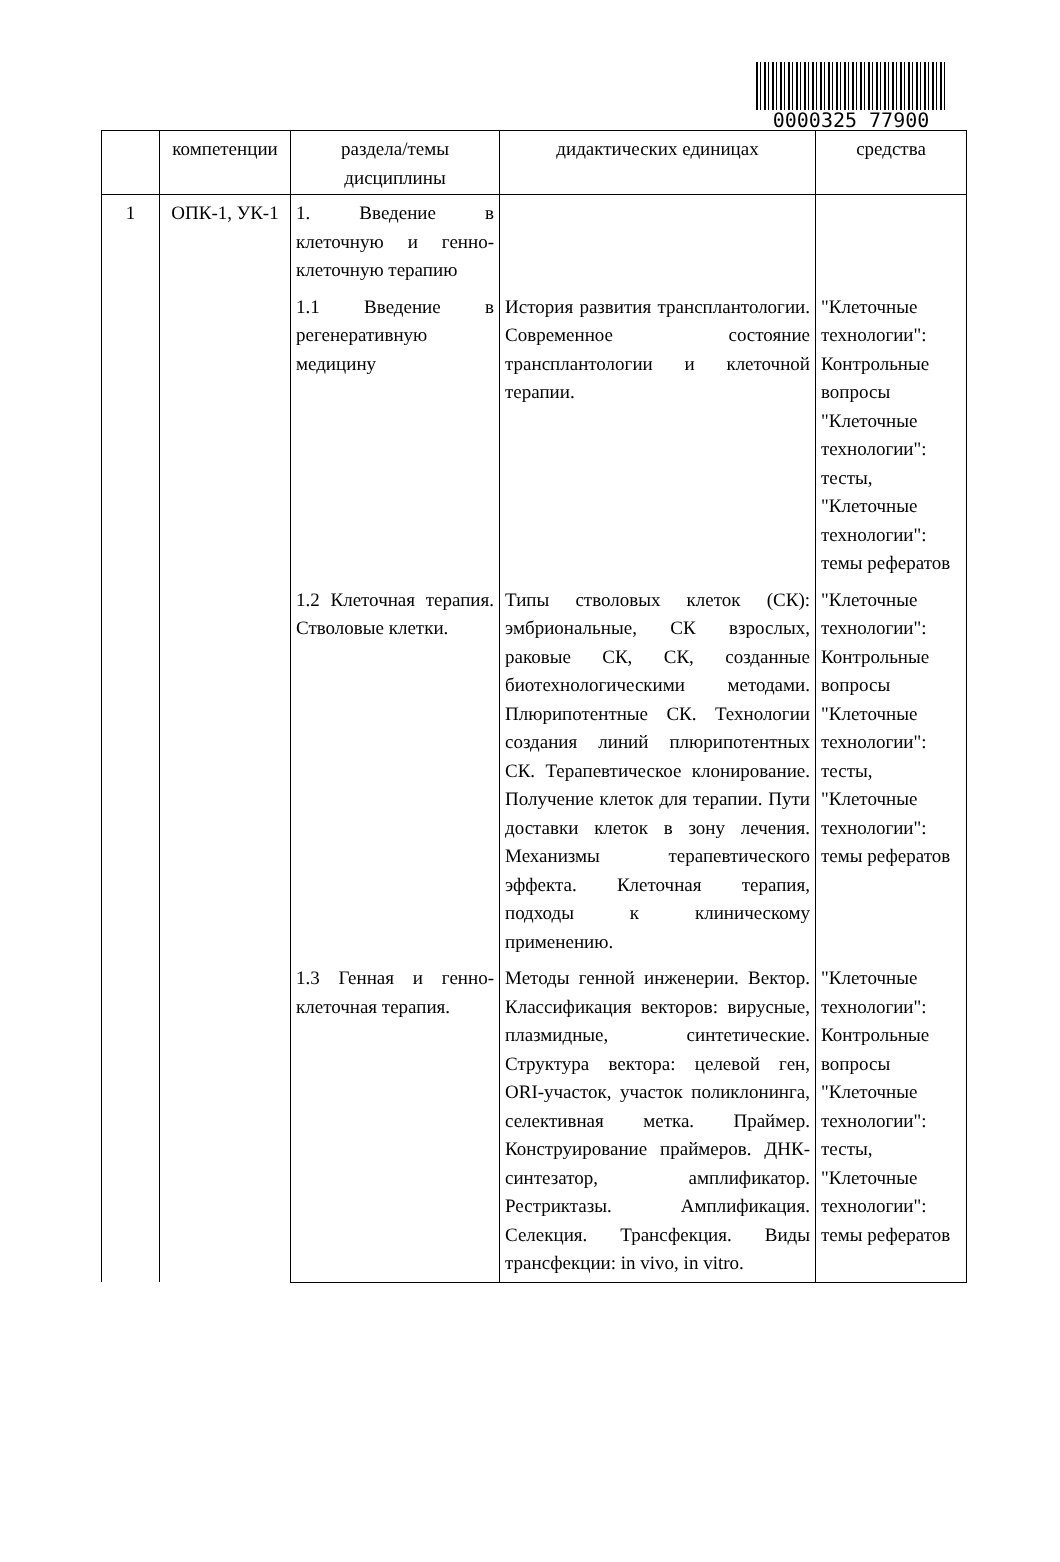0000325 77900
| | компетенции | раздела/темы дисциплины | дидактических единицах | средства |
| --- | --- | --- | --- | --- |
| 1 | ОПК-1, УК-1 | 1. Введение в клеточную и генно-клеточную терапию | | |
| | | 1.1 Введение в регенеративную медицину | История развития трансплантологии. Современное состояние трансплантологии и клеточной терапии. | "Клеточные технологии": Контрольные вопросы "Клеточные технологии": тесты, "Клеточные технологии": темы рефератов |
| | | 1.2 Клеточная терапия. Стволовые клетки. | Типы стволовых клеток (СК): эмбриональные, СК взрослых, раковые СК, СК, созданные биотехнологическими методами. Плюрипотентные СК. Технологии создания линий плюрипотентных СК. Терапевтическое клонирование. Получение клеток для терапии. Пути доставки клеток в зону лечения. Механизмы терапевтического эффекта. Клеточная терапия, подходы к клиническому применению. | "Клеточные технологии": Контрольные вопросы "Клеточные технологии": тесты, "Клеточные технологии": темы рефератов |
| | | 1.3 Генная и генно-клеточная терапия. | Методы генной инженерии. Вектор. Классификация векторов: вирусные, плазмидные, синтетические. Структура вектора: целевой ген, ORI-участок, участок поликлонинга, селективная метка. Праймер. Конструирование праймеров. ДНК-синтезатор, амплификатор. Рестриктазы. Амплификация. Селекция. Трансфекция. Виды трансфекции: in vivo, in vitro. | "Клеточные технологии": Контрольные вопросы "Клеточные технологии": тесты, "Клеточные технологии": темы рефератов |